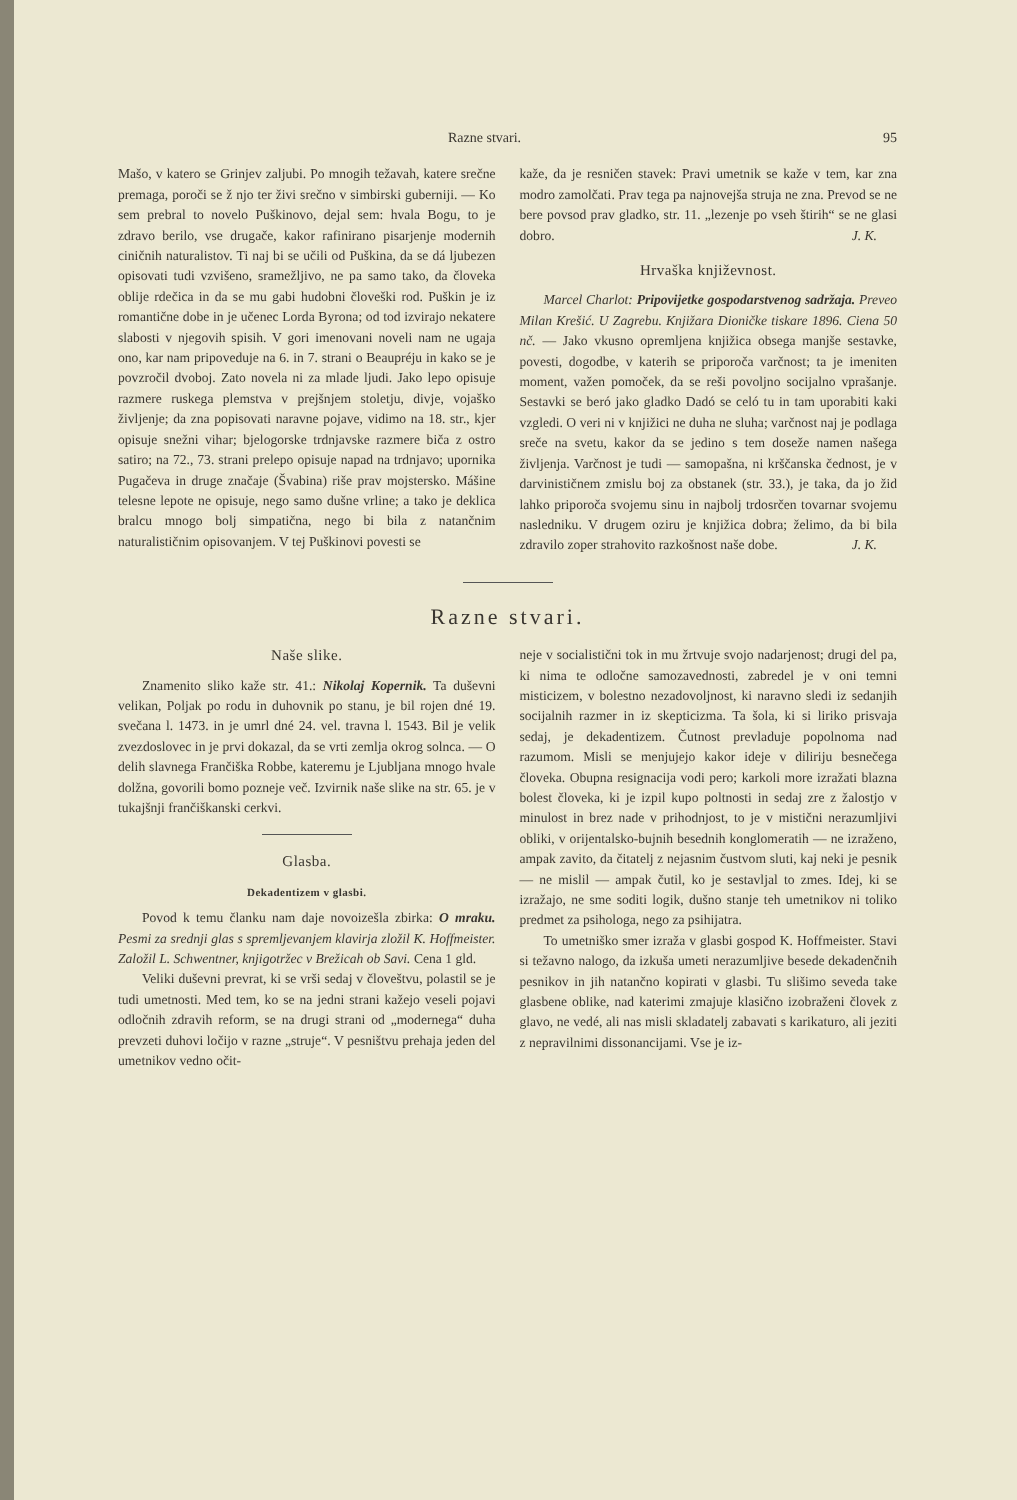Razne stvari. 95
Mašo, v katero se Grinjev zaljubi. Po mnogih težavah, katere srečne premaga, poroči se ž njo ter živi srečno v simbirski guberniji. — Ko sem prebral to novelo Puškinovo, dejal sem: hvala Bogu, to je zdravo berilo, vse drugače, kakor rafinirano pisarjenje modernih ciničnih naturalistov. Ti naj bi se učili od Puškina, da se dá ljubezen opisovati tudi vzvišeno, sramežljivo, ne pa samo tako, da človeka oblije rdečica in da se mu gabi hudobni človeški rod. Puškin je iz romantične dobe in je učenec Lorda Byrona; od tod izvirajo nekatere slabosti v njegovih spisih. V gori imenovani noveli nam ne ugaja ono, kar nam pripoveduje na 6. in 7. strani o Beaupréju in kako se je povzročil dvoboj. Zato novela ni za mlade ljudi. Jako lepo opisuje razmere ruskega plemstva v prejšnjem stoletju, divje, vojaško življenje; da zna popisovati naravne pojave, vidimo na 18. str., kjer opisuje snežni vihar; bjelogorske trdnjavske razmere biča z ostro satiro; na 72., 73. strani prelepo opisuje napad na trdnjavo; upornika Pugačeva in druge značaje (Švabina) riše prav mojstersko. Mášine telesne lepote ne opisuje, nego samo dušne vrline; a tako je deklica bralcu mnogo bolj simpatična, nego bi bila z natančnim naturalističnim opisovanjem. V tej Puškinovi povesti se
kaže, da je resničen stavek: Pravi umetnik se kaže v tem, kar zna modro zamolčati. Prav tega pa najnovejša struja ne zna. Prevod se ne bere povsod prav gladko, str. 11. „lezenje po vseh štirih“ se ne glasi dobro. J. K.
Hrvaška književnost.
Marcel Charlot: Pripovijetke gospodarstvenog sadržaja. Preveo Milan Krešić. U Zagrebu. Knjižara Dioničke tiskare 1896. Ciena 50 nč. — Jako vkusno opremljena knjižica obsega manjše sestavke, povesti, dogodbe, v katerih se priporoča varčnost; ta je imeniten moment, važen pomoček, da se reši povoljno socijalno vprašanje. Sestavki se beró jako gladko Dadó se celó tu in tam uporabiti kaki vzgledi. O veri ni v knjižici ne duha ne sluha; varčnost naj je podlaga sreče na svetu, kakor da se jedino s tem doseže namen našega življenja. Varčnost je tudi — samopašna, ni krščanska čednost, je v darvinističnem zmislu boj za obstanek (str. 33.), je taka, da jo žid lahko priporoča svojemu sinu in najbolj trdosrčen tovarnar svojemu nasledniku. V drugem oziru je knjižica dobra; želimo, da bi bila zdravilo zoper strahovito razkošnost naše dobe. J. K.
Razne stvari.
Naše slike.
Znamenito sliko kaže str. 41.: Nikolaj Kopernik. Ta duševni velikan, Poljak po rodu in duhovnik po stanu, je bil rojen dné 19. svečana l. 1473. in je umrl dné 24. vel. travna l. 1543. Bil je velik zvezdoslovec in je prvi dokazal, da se vrti zemlja okrog solnca. — O delih slavnega Frančiška Robbe, kateremu je Ljubljana mnogo hvale dolžna, govorili bomo pozneje več. Izvirnik naše slike na str. 65. je v tukajšnji frančiškanski cerkvi.
Glasba.
Dekadentizem v glasbi.
Povod k temu članku nam daje novoizešla zbirka: O mraku. Pesmi za srednji glas s spremljevanjem klavirja zložil K. Hoffmeister. Založil L. Schwentner, knjigotržec v Brežicah ob Savi. Cena 1 gld.
Veliki duševni prevrat, ki se vrši sedaj v človeštvu, polastil se je tudi umetnosti. Med tem, ko se na jedni strani kažejo veseli pojavi odločnih zdravih reform, se na drugi strani od „modernega“ duha prevzeti duhovi ločijo v razne „struje“. V pesništvu prehaja jeden del umetnikov vedno očit-
neje v socialistični tok in mu žrtvuje svojo nadarjenost; drugi del pa, ki nima te odločne samozavednosti, zabredel je v oni temni misticizem, v bolestno nezadovoljnost, ki naravno sledi iz sedanjih socijalnih razmer in iz skepticizma. Ta šola, ki si liriko prisvaja sedaj, je dekadentizem. Čutnost prevladuje popolnoma nad razumom. Misli se menjujejo kakor ideje v diliriju besnečega človeka. Obupna resignacija vodi pero; karkoli more izražati blazna bolest človeka, ki je izpil kupo poltnosti in sedaj zre z žalostjo v minulost in brez nade v prihodnjost, to je v mistični nerazumljivi obliki, v orijentalsko-bujnih besednih konglomeratih — ne izraženo, ampak zavito, da čitatelj z nejasnim čustvom sluti, kaj neki je pesnik — ne mislil — ampak čutil, ko je sestavljal to zmes. Idej, ki se izražajo, ne sme soditi logik, dušno stanje teh umetnikov ni toliko predmet za psihologa, nego za psihijatra.
To umetniško smer izraža v glasbi gospod K. Hoffmeister. Stavi si težavno nalogo, da izkuša umeti nerazumljive besede dekadenčnih pesnikov in jih natančno kopirati v glasbi. Tu slišimo seveda take glasbene oblike, nad katerimi zmajuje klasično izobraženi človek z glavo, ne vedé, ali nas misli skladatelj zabavati s karikaturo, ali jeziti z nepravilnimi dissonancijami. Vse je iz-